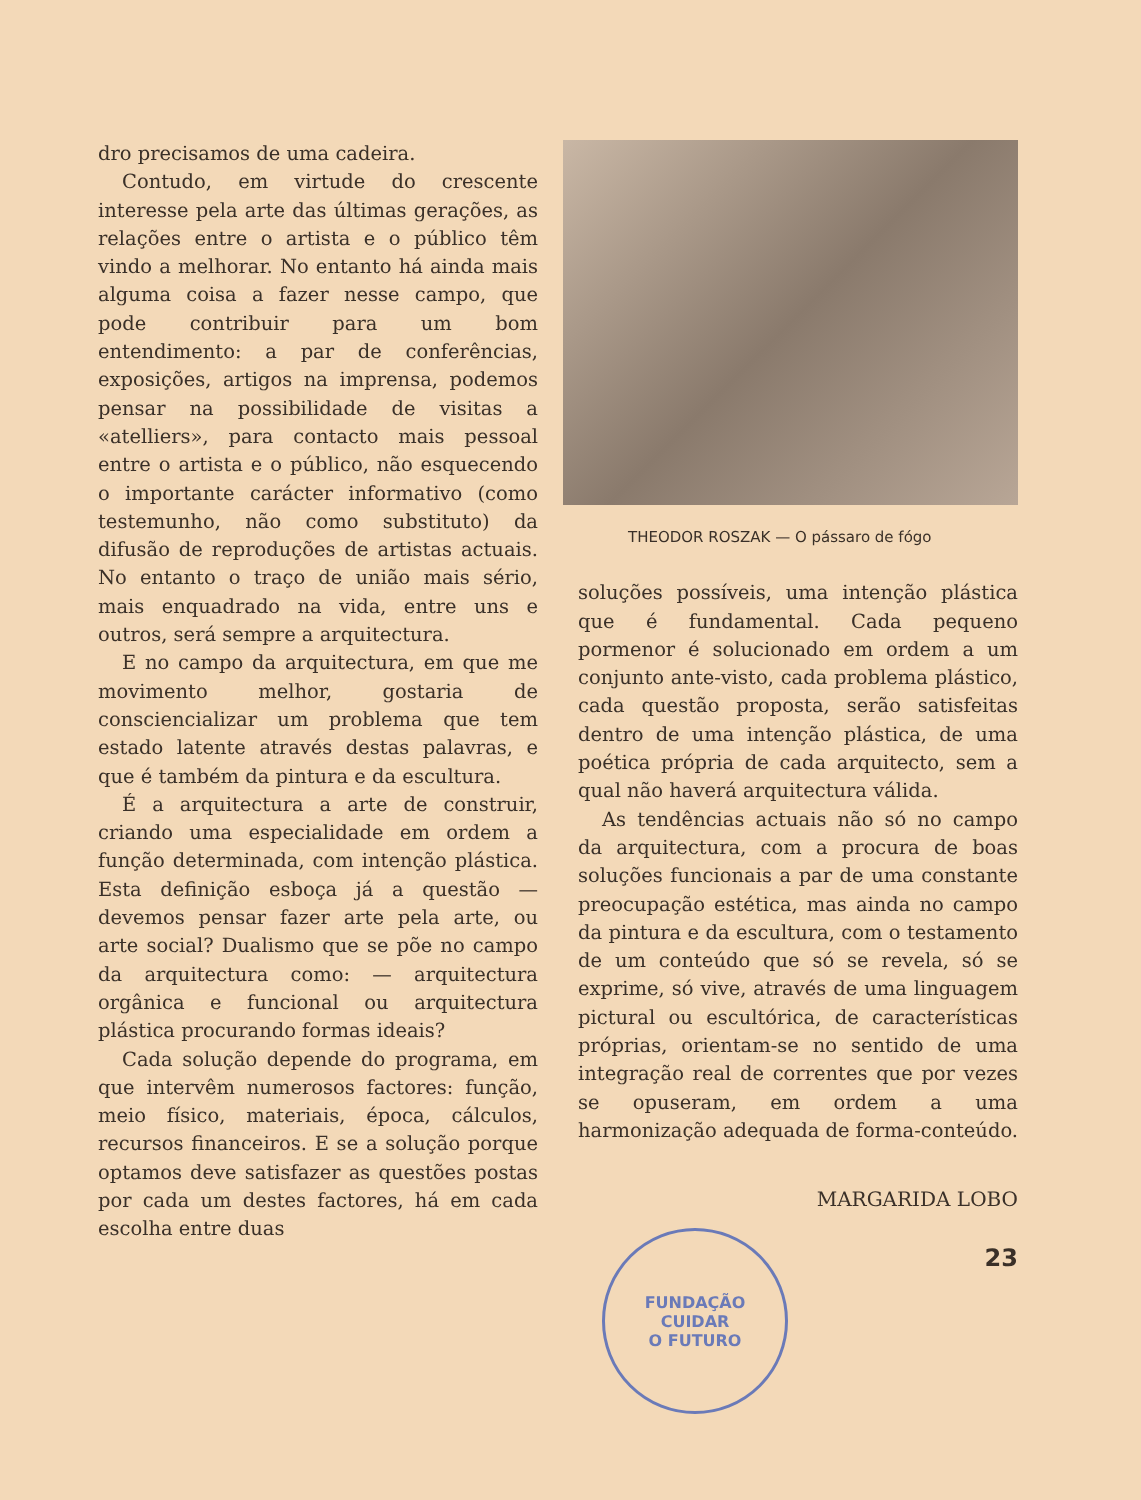dro precisamos de uma cadeira.
Contudo, em virtude do crescente interesse pela arte das últimas gerações, as relações entre o artista e o público têm vindo a melhorar. No entanto há ainda mais alguma coisa a fazer nesse campo, que pode contribuir para um bom entendimento: a par de conferências, exposições, artigos na imprensa, podemos pensar na possibilidade de visitas a «atelliers», para contacto mais pessoal entre o artista e o público, não esquecendo o importante carácter informativo (como testemunho, não como substituto) da difusão de reproduções de artistas actuais. No entanto o traço de união mais sério, mais enquadrado na vida, entre uns e outros, será sempre a arquitectura.
E no campo da arquitectura, em que me movimento melhor, gostaria de consciencializar um problema que tem estado latente através destas palavras, e que é também da pintura e da escultura.
É a arquitectura a arte de construir, criando uma especialidade em ordem a função determinada, com intenção plástica. Esta definição esboça já a questão — devemos pensar fazer arte pela arte, ou arte social? Dualismo que se põe no campo da arquitectura como: — arquitectura orgânica e funcional ou arquitectura plástica procurando formas ideais?
Cada solução depende do programa, em que intervêm numerosos factores: função, meio físico, materiais, época, cálculos, recursos financeiros. E se a solução porque optamos deve satisfazer as questões postas por cada um destes factores, há em cada escolha entre duas
THEODOR ROSZAK — O pássaro de fógo
soluções possíveis, uma intenção plástica que é fundamental. Cada pequeno pormenor é solucionado em ordem a um conjunto ante-visto, cada problema plástico, cada questão proposta, serão satisfeitas dentro de uma intenção plástica, de uma poética própria de cada arquitecto, sem a qual não haverá arquitectura válida.
As tendências actuais não só no campo da arquitectura, com a procura de boas soluções funcionais a par de uma constante preocupação estética, mas ainda no campo da pintura e da escultura, com o testamento de um conteúdo que só se revela, só se exprime, só vive, através de uma linguagem pictural ou escultórica, de características próprias, orientam-se no sentido de uma integração real de correntes que por vezes se opuseram, em ordem a uma harmonização adequada de forma-conteúdo.
MARGARIDA LOBO
23
FUNDAÇÃO
CUIDAR
O FUTURO